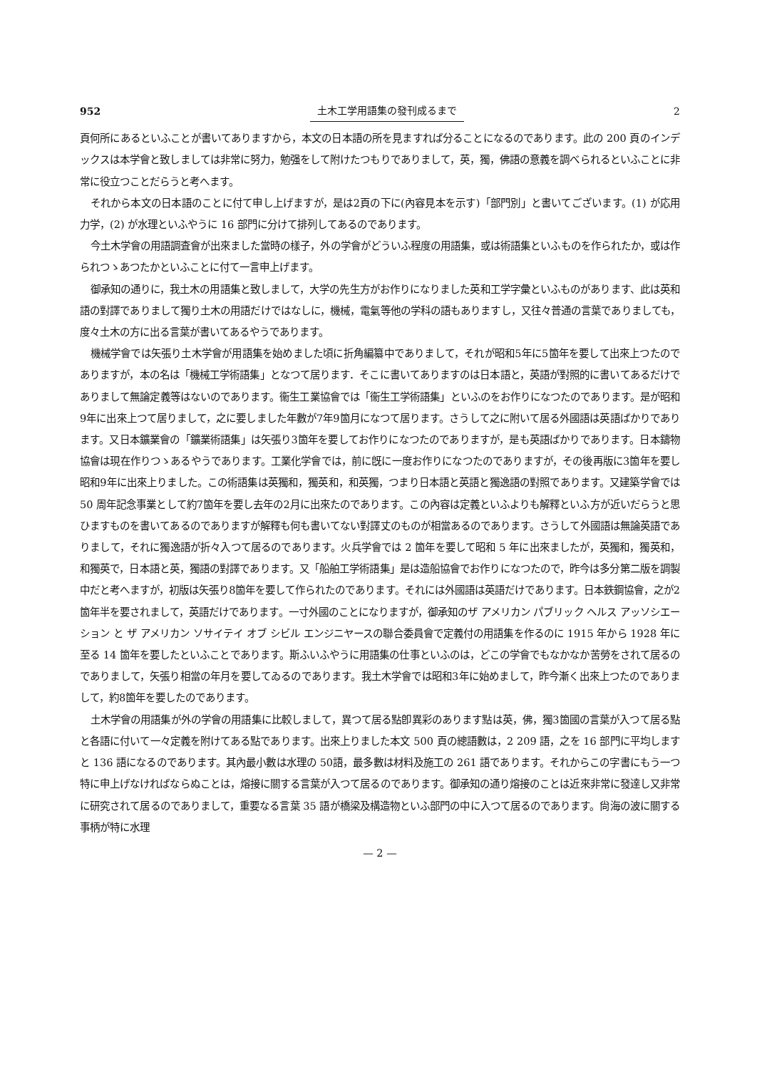952 土木工学用語集の發刊成るまで 2
頁何所にあるといふことが書いてありますから，本文の日本語の所を見ますれば分ることになるのであります。此の 200 頁のインデックスは本学會と致しましては非常に努力，勉强をして附けたつもりでありまして，英，獨，佛語の意義を調べられるといふことに非常に役立つことだらうと考へます。
それから本文の日本語のことに付て申し上げますが，是は2頁の下に(內容見本を示す)「部門別」と書いてございます。(1) が応用力学，(2) が水理といふやうに 16 部門に分けて排列してあるのであります。
今土木学會の用語調査會が出來ました當時の樣子，外の学會がどういふ程度の用語集，或は術語集といふものを作られたか，或は作られつゝあつたかといふことに付て一言申上げます。
御承知の通りに，我土木の用語集と致しまして，大学の先生方がお作りになりました英和工学字彙といふものがあります、此は英和語の對譯でありまして獨り土木の用語だけではなしに，機械，電氣等他の学科の語もありますし，又往々普通の言葉でありましても，度々土木の方に出る言葉が書いてあるやうであります。
機械学會では矢張り土木学會が用語集を始めました頃に折角編纂中でありまして，それが昭和5年に5箇年を要して出來上つたのでありますが，本の名は「機械工学術語集」となつて居ります．そこに書いてありますのは日本語と，英語が對照的に書いてあるだけでありまして無論定義等はないのであります。衞生工業協會では「衞生工学術語集」といふのをお作りになつたのであります。是が昭和9年に出來上つて居りまして，之に要しました年數が7年9箇月になつて居ります。さうして之に附いて居る外國語は英語ばかりであります。又日本鑛業會の「鑛業術語集」は矢張り3箇年を要してお作りになつたのでありますが，是も英語ばかりであります。日本鑄物協會は現在作りつゝあるやうであります。工業化学會では，前に旣に一度お作りになつたのでありますが，その後再版に3箇年を要し昭和9年に出來上りました。この術語集は英獨和，獨英和，和英獨，つまり日本語と英語と獨逸語の對照であります。又建築学會では 50 周年記念事業として約7箇年を要し去年の2月に出來たのであります。この內容は定義といふよりも解釋といふ方が近いだらうと思ひますものを書いてあるのでありますが解釋も何も書いてない對譯丈のものが相當あるのであります。さうして外國語は無論英語でありまして，それに獨逸語が折々入つて居るのであります。火兵学會では 2 箇年を要して昭和 5 年に出來ましたが，英獨和，獨英和，和獨英で，日本語と英，獨語の對譯であります。又「船舶工学術語集」是は造船協會でお作りになつたので，昨今は多分第二版を調製中だと考へますが，初版は矢張り8箇年を要して作られたのであります。それには外國語は英語だけであります。日本鉄鋼協會，之が2箇年半を要されまして，英語だけであります。一寸外國のことになりますが，御承知のザ アメリカン パブリック ヘルス アッソシエーション と ザ アメリカン ソサイテイ オブ シビル エンジニヤースの聯合委員會で定義付の用語集を作るのに 1915 年から 1928 年に至る 14 箇年を要したといふことであります。斯ふいふやうに用語集の仕事といふのは，どこの学會でもなかなか苦勞をされて居るのでありまして，矢張り相當の年月を要してゐるのであります。我土木学會では昭和3年に始めまして，昨今漸く出來上つたのでありまして，約8箇年を要したのであります。
土木学會の用語集が外の学會の用語集に比較しまして，異つて居る點卽異彩のあります點は英，佛，獨3箇國の言葉が入つて居る點と各語に付いて一々定義を附けてある點であります。出來上りました本文 500 頁の總語數は，2 209 語，之を 16 部門に平均しますと 136 語になるのであります。其內最小數は水理の 50語，最多數は材料及施工の 261 語であります。それからこの字書にもう一つ特に申上げなければならぬことは，熔接に關する言葉が入つて居るのであります。御承知の通り熔接のことは近來非常に發達し又非常に研究されて居るのでありまして，重要なる言葉 35 語が橋梁及構造物といふ部門の中に入つて居るのであります。尙海の波に關する事柄が特に水理
— 2 —